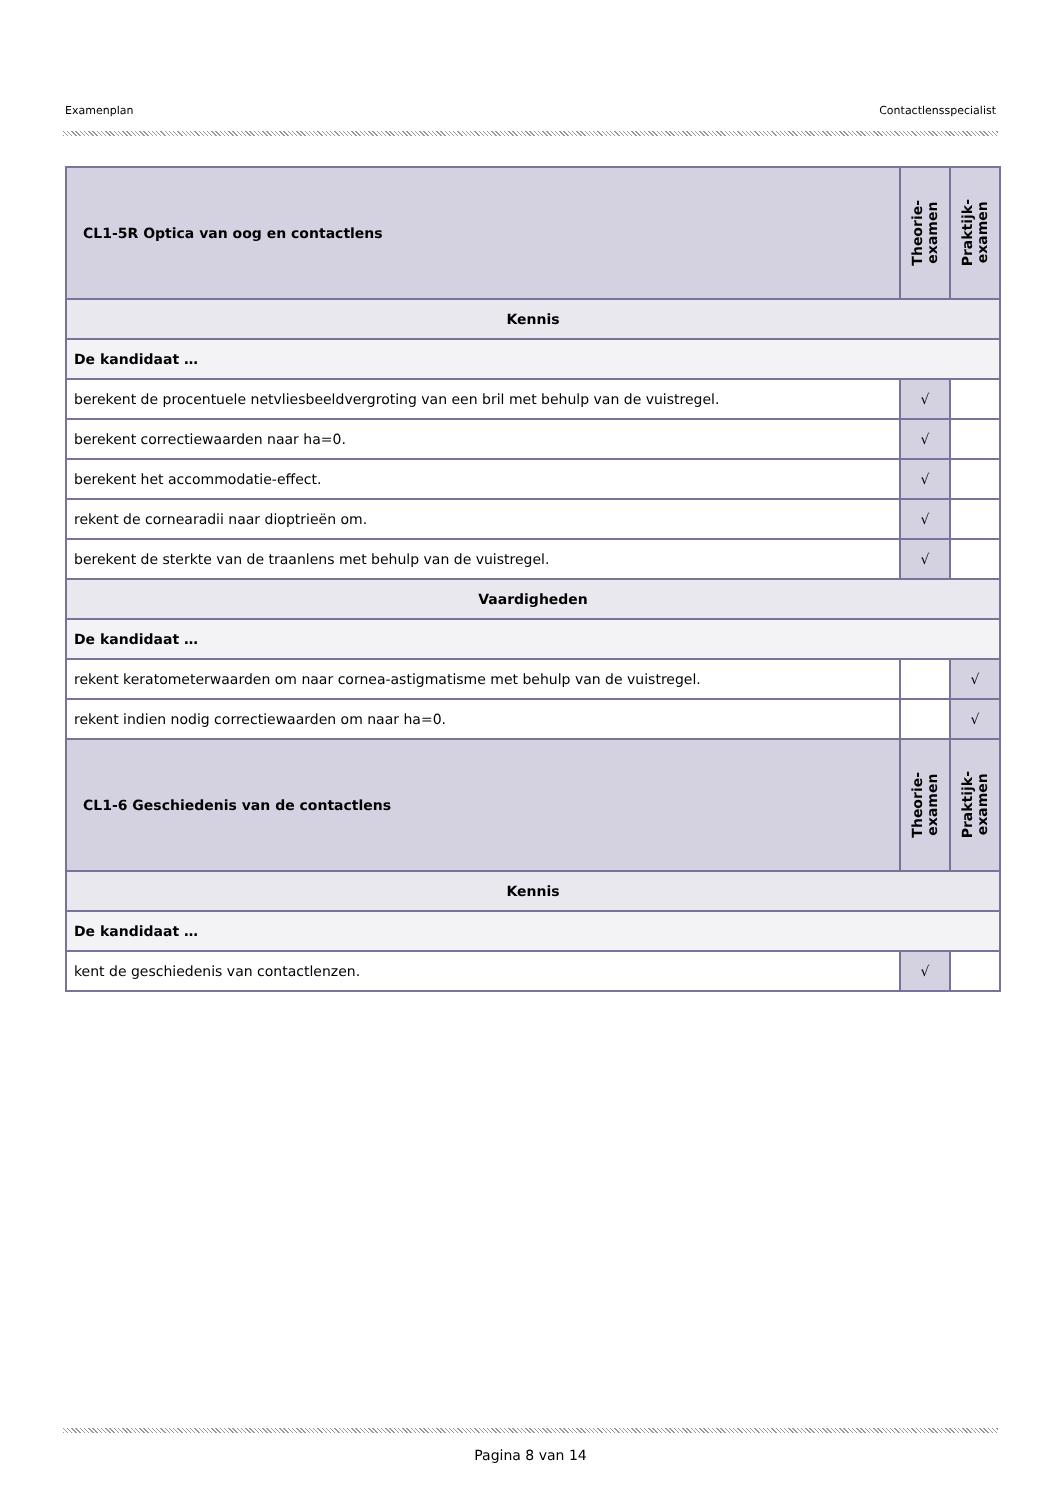Examenplan Contactlensspecialist
| CL1-5R Optica van oog en contactlens | Theorie- examen | Praktijk- examen |
| Kennis | | |
| De kandidaat … | | |
| berekent de procentuele netvliesbeeldvergroting van een bril met behulp van de vuistregel. | √ | |
| berekent correctiewaarden naar ha=0. | √ | |
| berekent het accommodatie-effect. | √ | |
| rekent de cornearadii naar dioptrieën om. | √ | |
| berekent de sterkte van de traanlens met behulp van de vuistregel. | √ | |
| Vaardigheden | | |
| De kandidaat … | | |
| rekent keratometerwaarden om naar cornea-astigmatisme met behulp van de vuistregel. | | √ |
| rekent indien nodig correctiewaarden om naar ha=0. | | √ |
| CL1-6 Geschiedenis van de contactlens | Theorie- examen | Praktijk- examen |
| Kennis | | |
| De kandidaat … | | |
| kent de geschiedenis van contactlenzen. | √ | |
Pagina 8 van 14